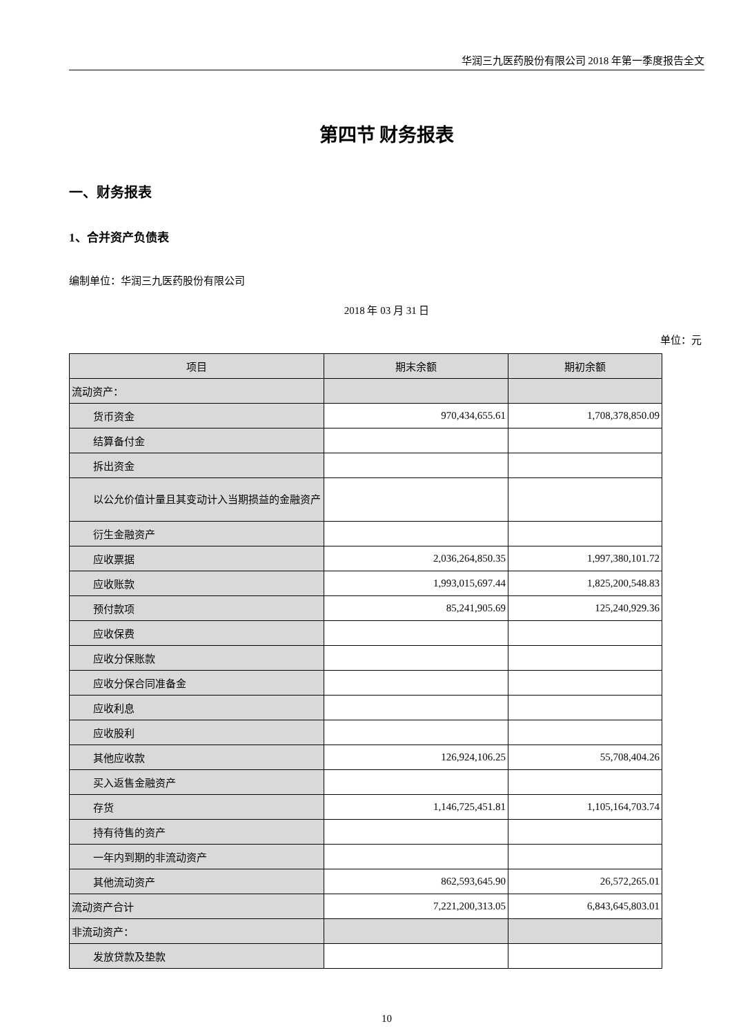华润三九医药股份有限公司 2018 年第一季度报告全文
第四节 财务报表
一、财务报表
1、合并资产负债表
编制单位：华润三九医药股份有限公司
2018 年 03 月 31 日
单位：元
| 项目 | 期末余额 | 期初余额 |
| --- | --- | --- |
| 流动资产： | | |
| 货币资金 | 970,434,655.61 | 1,708,378,850.09 |
| 结算备付金 | | |
| 拆出资金 | | |
| 以公允价值计量且其变动计入当期损益的金融资产 | | |
| 衍生金融资产 | | |
| 应收票据 | 2,036,264,850.35 | 1,997,380,101.72 |
| 应收账款 | 1,993,015,697.44 | 1,825,200,548.83 |
| 预付款项 | 85,241,905.69 | 125,240,929.36 |
| 应收保费 | | |
| 应收分保账款 | | |
| 应收分保合同准备金 | | |
| 应收利息 | | |
| 应收股利 | | |
| 其他应收款 | 126,924,106.25 | 55,708,404.26 |
| 买入返售金融资产 | | |
| 存货 | 1,146,725,451.81 | 1,105,164,703.74 |
| 持有待售的资产 | | |
| 一年内到期的非流动资产 | | |
| 其他流动资产 | 862,593,645.90 | 26,572,265.01 |
| 流动资产合计 | 7,221,200,313.05 | 6,843,645,803.01 |
| 非流动资产： | | |
| 发放贷款及垫款 | | |
10